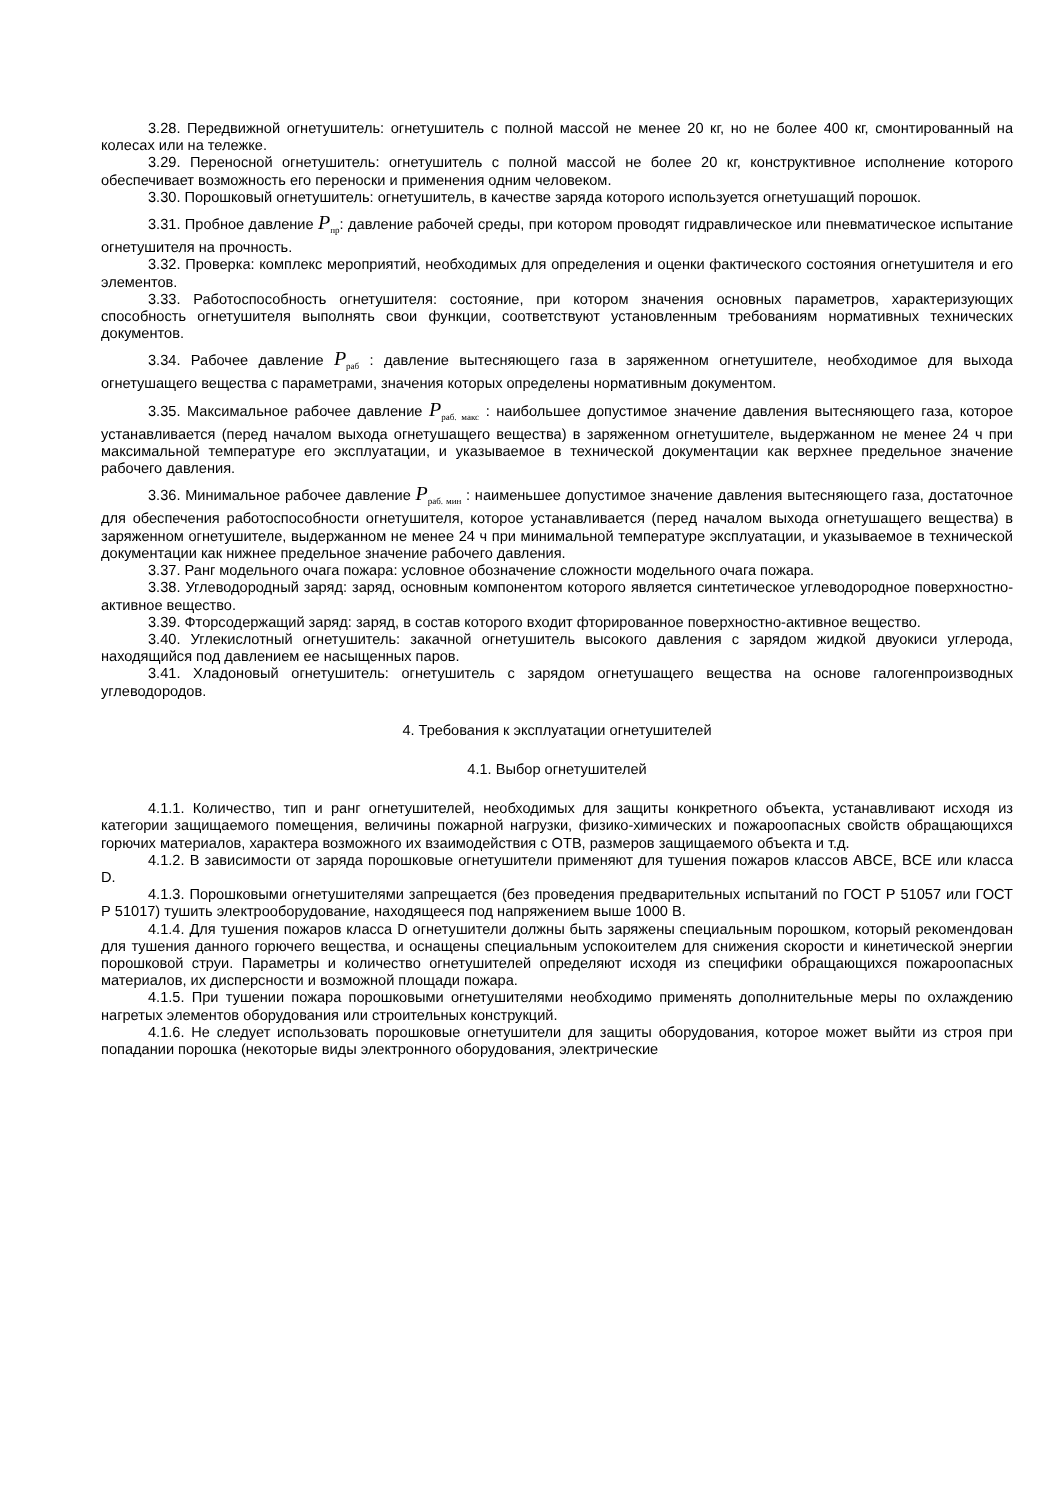3.28. Передвижной огнетушитель: огнетушитель с полной массой не менее 20 кг, но не более 400 кг, смонтированный на колесах или на тележке.
3.29. Переносной огнетушитель: огнетушитель с полной массой не более 20 кг, конструктивное исполнение которого обеспечивает возможность его переноски и применения одним человеком.
3.30. Порошковый огнетушитель: огнетушитель, в качестве заряда которого используется огнетушащий порошок.
3.31. Пробное давление P<sub>пр</sub>: давление рабочей среды, при котором проводят гидравлическое или пневматическое испытание огнетушителя на прочность.
3.32. Проверка: комплекс мероприятий, необходимых для определения и оценки фактического состояния огнетушителя и его элементов.
3.33. Работоспособность огнетушителя: состояние, при котором значения основных параметров, характеризующих способность огнетушителя выполнять свои функции, соответствуют установленным требованиям нормативных технических документов.
3.34. Рабочее давление P<sub>раб</sub> : давление вытесняющего газа в заряженном огнетушителе, необходимое для выхода огнетушащего вещества с параметрами, значения которых определены нормативным документом.
3.35. Максимальное рабочее давление P<sub>раб. макс</sub> : наибольшее допустимое значение давления вытесняющего газа, которое устанавливается (перед началом выхода огнетушащего вещества) в заряженном огнетушителе, выдержанном не менее 24 ч при максимальной температуре его эксплуатации, и указываемое в технической документации как верхнее предельное значение рабочего давления.
3.36. Минимальное рабочее давление P<sub>раб. мин</sub> : наименьшее допустимое значение давления вытесняющего газа, достаточное для обеспечения работоспособности огнетушителя, которое устанавливается (перед началом выхода огнетушащего вещества) в заряженном огнетушителе, выдержанном не менее 24 ч при минимальной температуре эксплуатации, и указываемое в технической документации как нижнее предельное значение рабочего давления.
3.37. Ранг модельного очага пожара: условное обозначение сложности модельного очага пожара.
3.38. Углеводородный заряд: заряд, основным компонентом которого является синтетическое углеводородное поверхностно-активное вещество.
3.39. Фторсодержащий заряд: заряд, в состав которого входит фторированное поверхностно-активное вещество.
3.40. Углекислотный огнетушитель: закачной огнетушитель высокого давления с зарядом жидкой двуокиси углерода, находящийся под давлением ее насыщенных паров.
3.41. Хладоновый огнетушитель: огнетушитель с зарядом огнетушащего вещества на основе галогенпроизводных углеводородов.
4. Требования к эксплуатации огнетушителей
4.1. Выбор огнетушителей
4.1.1. Количество, тип и ранг огнетушителей, необходимых для защиты конкретного объекта, устанавливают исходя из категории защищаемого помещения, величины пожарной нагрузки, физико-химических и пожароопасных свойств обращающихся горючих материалов, характера возможного их взаимодействия с ОТВ, размеров защищаемого объекта и т.д.
4.1.2. В зависимости от заряда порошковые огнетушители применяют для тушения пожаров классов ABCE, BCE или класса D.
4.1.3. Порошковыми огнетушителями запрещается (без проведения предварительных испытаний по ГОСТ Р 51057 или ГОСТ Р 51017) тушить электрооборудование, находящееся под напряжением выше 1000 В.
4.1.4. Для тушения пожаров класса D огнетушители должны быть заряжены специальным порошком, который рекомендован для тушения данного горючего вещества, и оснащены специальным успокоителем для снижения скорости и кинетической энергии порошковой струи. Параметры и количество огнетушителей определяют исходя из специфики обращающихся пожароопасных материалов, их дисперсности и возможной площади пожара.
4.1.5. При тушении пожара порошковыми огнетушителями необходимо применять дополнительные меры по охлаждению нагретых элементов оборудования или строительных конструкций.
4.1.6. Не следует использовать порошковые огнетушители для защиты оборудования, которое может выйти из строя при попадании порошка (некоторые виды электронного оборудования, электрические